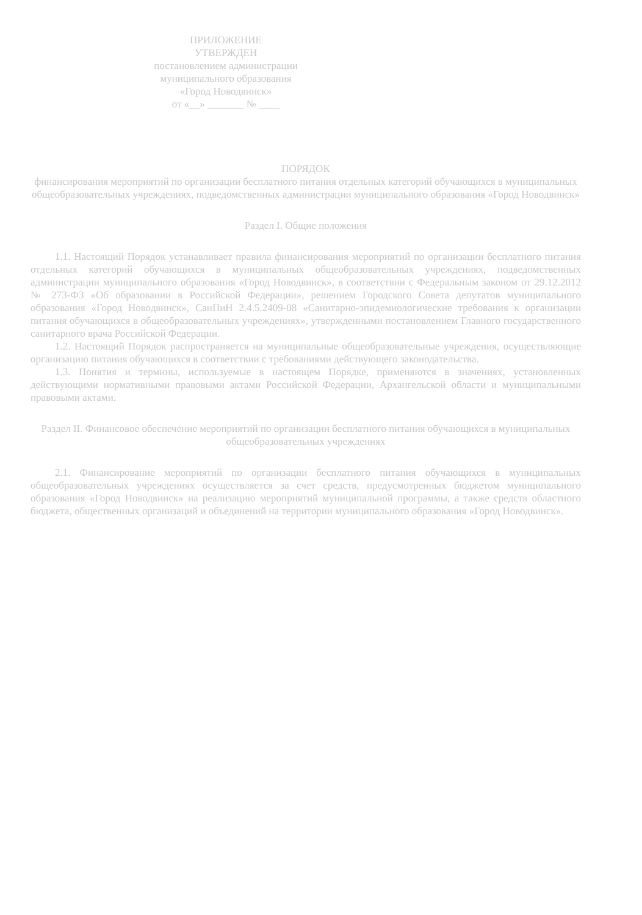ПРИЛОЖЕНИЕ
УТВЕРЖДЕН
постановлением администрации
муниципального образования
«Город Новодвинск»
от «__» _______ № ____
ПОРЯДОК
финансирования мероприятий по организации бесплатного питания отдельных категорий обучающихся в муниципальных общеобразовательных учреждениях, подведомственных администрации муниципального образования «Город Новодвинск»
Раздел I. Общие положения
1.1. Настоящий Порядок устанавливает правила финансирования мероприятий по организации бесплатного питания отдельных категорий обучающихся в муниципальных общеобразовательных учреждениях, подведомственных администрации муниципального образования «Город Новодвинск», в соответствии с Федеральным законом от 29.12.2012 № 273-ФЗ «Об образовании в Российской Федерации», решением Городского Совета депутатов муниципального образования «Город Новодвинск», СанПиН 2.4.5.2409-08 «Санитарно-эпидемиологические требования к организации питания обучающихся в общеобразовательных учреждениях», утвержденными постановлением Главного государственного санитарного врача Российской Федерации.
1.2. Настоящий Порядок распространяется на муниципальные общеобразовательные учреждения, осуществляющие организацию питания обучающихся в соответствии с требованиями действующего законодательства.
1.3. Понятия и термины, используемые в настоящем Порядке, применяются в значениях, установленных действующими нормативными правовыми актами Российской Федерации, Архангельской области и муниципальными правовыми актами.
Раздел II. Финансовое обеспечение мероприятий по организации бесплатного питания обучающихся в муниципальных общеобразовательных учреждениях
2.1. Финансирование мероприятий по организации бесплатного питания обучающихся в муниципальных общеобразовательных учреждениях осуществляется за счет средств, предусмотренных бюджетом муниципального образования «Город Новодвинск» на реализацию мероприятий муниципальной программы, а также средств областного бюджета, общественных организаций и объединений на территории муниципального образования «Город Новодвинск».